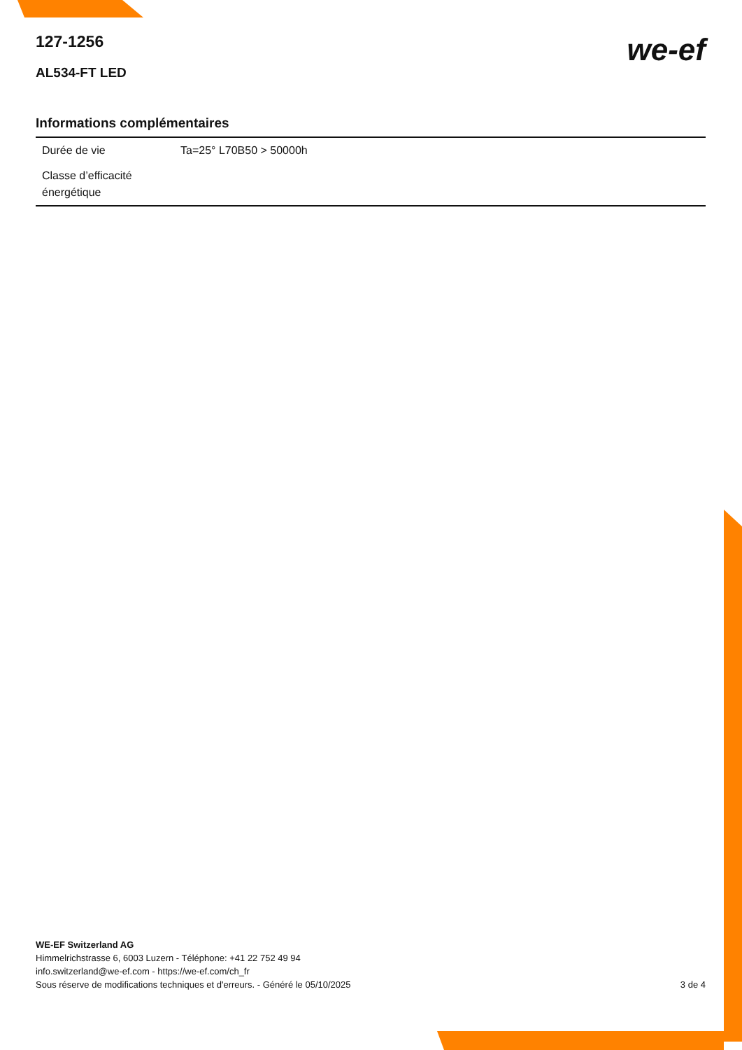127-1256
AL534-FT LED
we-ef
Informations complémentaires
| Durée de vie | Ta=25° L70B50 > 50000h |
| Classe d’efficacité énergétique | |
WE-EF Switzerland AG
Himmelrichstrasse 6, 6003 Luzern - Téléphone: +41 22 752 49 94
info.switzerland@we-ef.com - https://we-ef.com/ch_fr
Sous réserve de modifications techniques et d'erreurs. - Généré le 05/10/2025 3 de 4